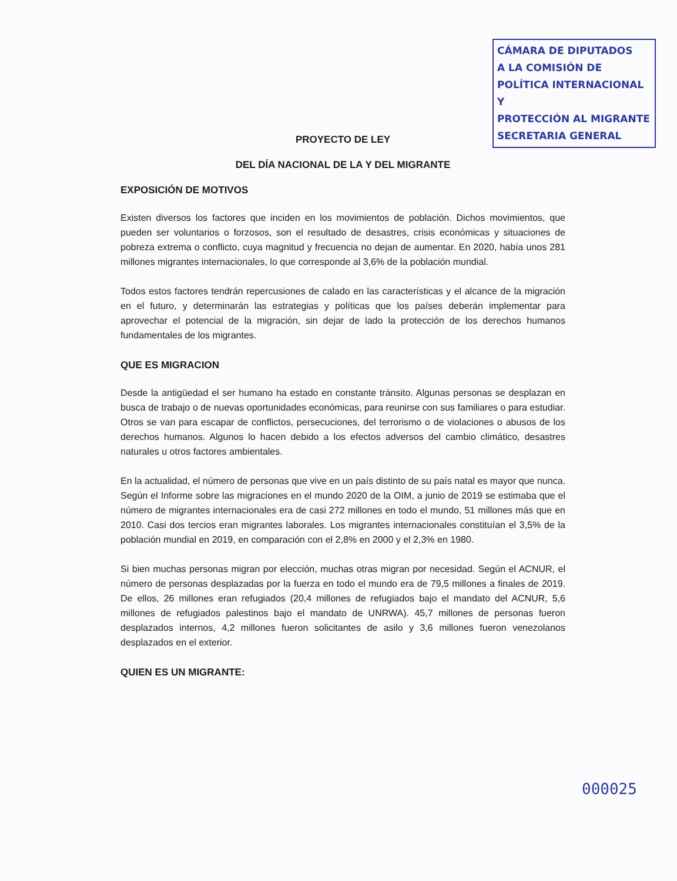CÁMARA DE DIPUTADOS
A LA COMISIÓN DE
POLÍTICA INTERNACIONAL Y
PROTECCIÓN AL MIGRANTE
SECRETARIA GENERAL
PROYECTO DE LEY
DEL DÍA NACIONAL DE LA Y DEL MIGRANTE
EXPOSICIÓN DE MOTIVOS
Existen diversos los factores que inciden en los movimientos de población. Dichos movimientos, que pueden ser voluntarios o forzosos, son el resultado de desastres, crisis económicas y situaciones de pobreza extrema o conflicto, cuya magnitud y frecuencia no dejan de aumentar. En 2020, había unos 281 millones migrantes internacionales, lo que corresponde al 3,6% de la población mundial.
Todos estos factores tendrán repercusiones de calado en las características y el alcance de la migración en el futuro, y determinarán las estrategias y políticas que los países deberán implementar para aprovechar el potencial de la migración, sin dejar de lado la protección de los derechos humanos fundamentales de los migrantes.
QUE ES MIGRACION
Desde la antigüedad el ser humano ha estado en constante tránsito. Algunas personas se desplazan en busca de trabajo o de nuevas oportunidades económicas, para reunirse con sus familiares o para estudiar. Otros se van para escapar de conflictos, persecuciones, del terrorismo o de violaciones o abusos de los derechos humanos. Algunos lo hacen debido a los efectos adversos del cambio climático, desastres naturales u otros factores ambientales.
En la actualidad, el número de personas que vive en un país distinto de su país natal es mayor que nunca. Según el Informe sobre las migraciones en el mundo 2020 de la OIM, a junio de 2019 se estimaba que el número de migrantes internacionales era de casi 272 millones en todo el mundo, 51 millones más que en 2010. Casi dos tercios eran migrantes laborales. Los migrantes internacionales constituían el 3,5% de la población mundial en 2019, en comparación con el 2,8% en 2000 y el 2,3% en 1980.
Si bien muchas personas migran por elección, muchas otras migran por necesidad. Según el ACNUR, el número de personas desplazadas por la fuerza en todo el mundo era de 79,5 millones a finales de 2019. De ellos, 26 millones eran refugiados (20,4 millones de refugiados bajo el mandato del ACNUR, 5,6 millones de refugiados palestinos bajo el mandato de UNRWA). 45,7 millones de personas fueron desplazados internos, 4,2 millones fueron solicitantes de asilo y 3,6 millones fueron venezolanos desplazados en el exterior.
QUIEN ES UN MIGRANTE:
000025